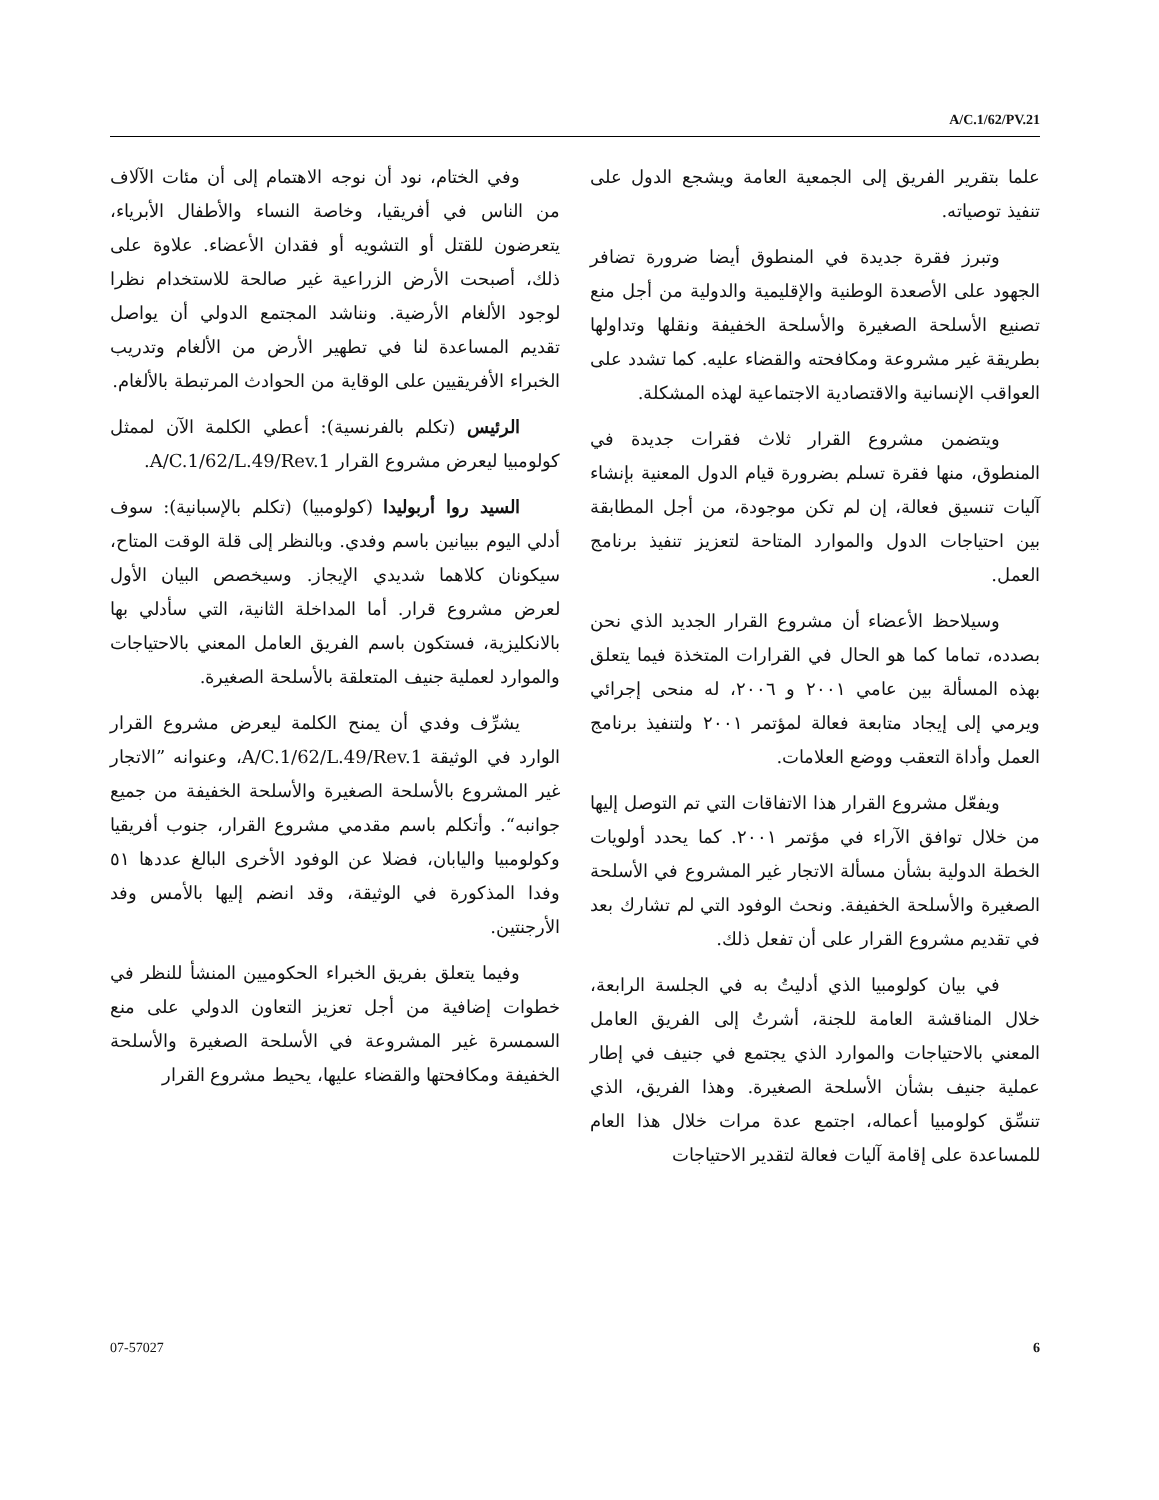A/C.1/62/PV.21
وفي الختام، نود أن نوجه الاهتمام إلى أن مئات الآلاف من الناس في أفريقيا، وخاصة النساء والأطفال الأبرياء، يتعرضون للقتل أو التشويه أو فقدان الأعضاء. علاوة على ذلك، أصبحت الأرض الزراعية غير صالحة للاستخدام نظرا لوجود الألغام الأرضية. ونناشد المجتمع الدولي أن يواصل تقديم المساعدة لنا في تطهير الأرض من الألغام وتدريب الخبراء الأفريقيين على الوقاية من الحوادث المرتبطة بالألغام.
الرئيس (تكلم بالفرنسية): أعطي الكلمة الآن لممثل كولومبيا ليعرض مشروع القرار A/C.1/62/L.49/Rev.1.
السيد روا أربوليدا (كولومبيا) (تكلم بالإسبانية): سوف أدلي اليوم ببيانين باسم وفدي. وبالنظر إلى قلة الوقت المتاح، سيكونان كلاهما شديدي الإيجاز. وسيخصص البيان الأول لعرض مشروع قرار. أما المداخلة الثانية، التي سأدلي بها بالانكليزية، فستكون باسم الفريق العامل المعني بالاحتياجات والموارد لعملية جنيف المتعلقة بالأسلحة الصغيرة.
يشرِّف وفدي أن يمنح الكلمة ليعرض مشروع القرار الوارد في الوثيقة A/C.1/62/L.49/Rev.1، وعنوانه ”الاتجار غير المشروع بالأسلحة الصغيرة والأسلحة الخفيفة من جميع جوانبه“. وأتكلم باسم مقدمي مشروع القرار، جنوب أفريقيا وكولومبيا واليابان، فضلا عن الوفود الأخرى البالغ عددها ٥١ وفدا المذكورة في الوثيقة، وقد انضم إليها بالأمس وفد الأرجنتين.
وفيما يتعلق بفريق الخبراء الحكوميين المنشأ للنظر في خطوات إضافية من أجل تعزيز التعاون الدولي على منع السمسرة غير المشروعة في الأسلحة الصغيرة والأسلحة الخفيفة ومكافحتها والقضاء عليها، يحيط مشروع القرار
علما بتقرير الفريق إلى الجمعية العامة ويشجع الدول على تنفيذ توصياته.
وتبرز فقرة جديدة في المنطوق أيضا ضرورة تضافر الجهود على الأصعدة الوطنية والإقليمية والدولية من أجل منع تصنيع الأسلحة الصغيرة والأسلحة الخفيفة ونقلها وتداولها بطريقة غير مشروعة ومكافحته والقضاء عليه. كما تشدد على العواقب الإنسانية والاقتصادية الاجتماعية لهذه المشكلة.
ويتضمن مشروع القرار ثلاث فقرات جديدة في المنطوق، منها فقرة تسلم بضرورة قيام الدول المعنية بإنشاء آليات تنسيق فعالة، إن لم تكن موجودة، من أجل المطابقة بين احتياجات الدول والموارد المتاحة لتعزيز تنفيذ برنامج العمل.
وسيلاحظ الأعضاء أن مشروع القرار الجديد الذي نحن بصدده، تماما كما هو الحال في القرارات المتخذة فيما يتعلق بهذه المسألة بين عامي ٢٠٠١ و ٢٠٠٦، له منحى إجرائي ويرمي إلى إيجاد متابعة فعالة لمؤتمر ٢٠٠١ ولتنفيذ برنامج العمل وأداة التعقب ووضع العلامات.
ويفعّل مشروع القرار هذا الاتفاقات التي تم التوصل إليها من خلال توافق الآراء في مؤتمر ٢٠٠١. كما يحدد أولويات الخطة الدولية بشأن مسألة الاتجار غير المشروع في الأسلحة الصغيرة والأسلحة الخفيفة. ونحث الوفود التي لم تشارك بعد في تقديم مشروع القرار على أن تفعل ذلك.
في بيان كولومبيا الذي أدليتُ به في الجلسة الرابعة، خلال المناقشة العامة للجنة، أشرتُ إلى الفريق العامل المعني بالاحتياجات والموارد الذي يجتمع في جنيف في إطار عملية جنيف بشأن الأسلحة الصغيرة. وهذا الفريق، الذي تنسِّق كولومبيا أعماله، اجتمع عدة مرات خلال هذا العام للمساعدة على إقامة آليات فعالة لتقدير الاحتياجات
07-57027 6